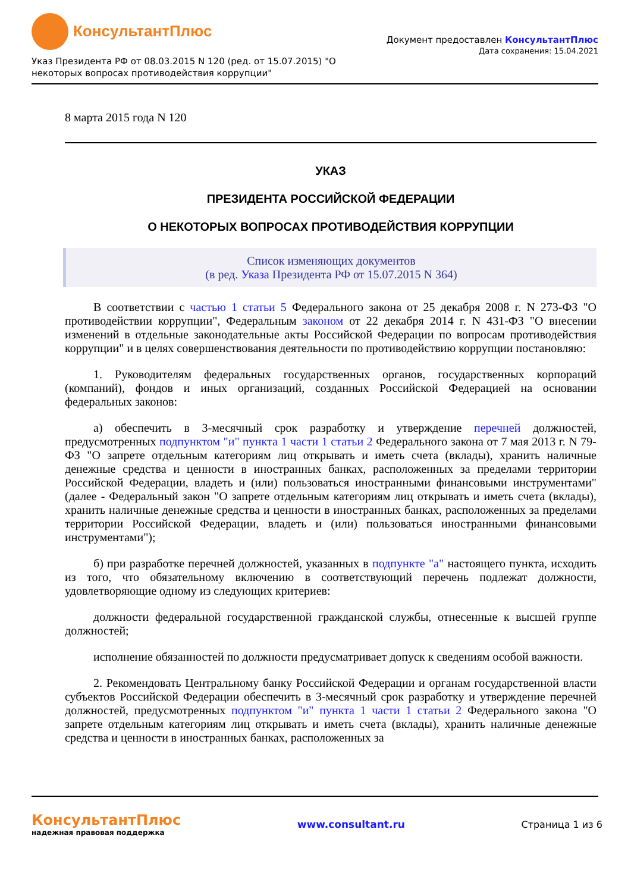КонсультантПлюс
Документ предоставлен КонсультантПлюс
Дата сохранения: 15.04.2021
Указ Президента РФ от 08.03.2015 N 120 (ред. от 15.07.2015) "О
некоторых вопросах противодействия коррупции"
8 марта 2015 года N 120
УКАЗ
ПРЕЗИДЕНТА РОССИЙСКОЙ ФЕДЕРАЦИИ
О НЕКОТОРЫХ ВОПРОСАХ ПРОТИВОДЕЙСТВИЯ КОРРУПЦИИ
Список изменяющих документов
(в ред. Указа Президента РФ от 15.07.2015 N 364)
В соответствии с частью 1 статьи 5 Федерального закона от 25 декабря 2008 г. N 273-ФЗ "О противодействии коррупции", Федеральным законом от 22 декабря 2014 г. N 431-ФЗ "О внесении изменений в отдельные законодательные акты Российской Федерации по вопросам противодействия коррупции" и в целях совершенствования деятельности по противодействию коррупции постановляю:
1. Руководителям федеральных государственных органов, государственных корпораций (компаний), фондов и иных организаций, созданных Российской Федерацией на основании федеральных законов:
а) обеспечить в 3-месячный срок разработку и утверждение перечней должностей, предусмотренных подпунктом "и" пункта 1 части 1 статьи 2 Федерального закона от 7 мая 2013 г. N 79-ФЗ "О запрете отдельным категориям лиц открывать и иметь счета (вклады), хранить наличные денежные средства и ценности в иностранных банках, расположенных за пределами территории Российской Федерации, владеть и (или) пользоваться иностранными финансовыми инструментами" (далее - Федеральный закон "О запрете отдельным категориям лиц открывать и иметь счета (вклады), хранить наличные денежные средства и ценности в иностранных банках, расположенных за пределами территории Российской Федерации, владеть и (или) пользоваться иностранными финансовыми инструментами");
б) при разработке перечней должностей, указанных в подпункте "а" настоящего пункта, исходить из того, что обязательному включению в соответствующий перечень подлежат должности, удовлетворяющие одному из следующих критериев:
должности федеральной государственной гражданской службы, отнесенные к высшей группе должностей;
исполнение обязанностей по должности предусматривает допуск к сведениям особой важности.
2. Рекомендовать Центральному банку Российской Федерации и органам государственной власти субъектов Российской Федерации обеспечить в 3-месячный срок разработку и утверждение перечней должностей, предусмотренных подпунктом "и" пункта 1 части 1 статьи 2 Федерального закона "О запрете отдельным категориям лиц открывать и иметь счета (вклады), хранить наличные денежные средства и ценности в иностранных банках, расположенных за
КонсультантПлюс
надежная правовая поддержка
www.consultant.ru Страница 1 из 6